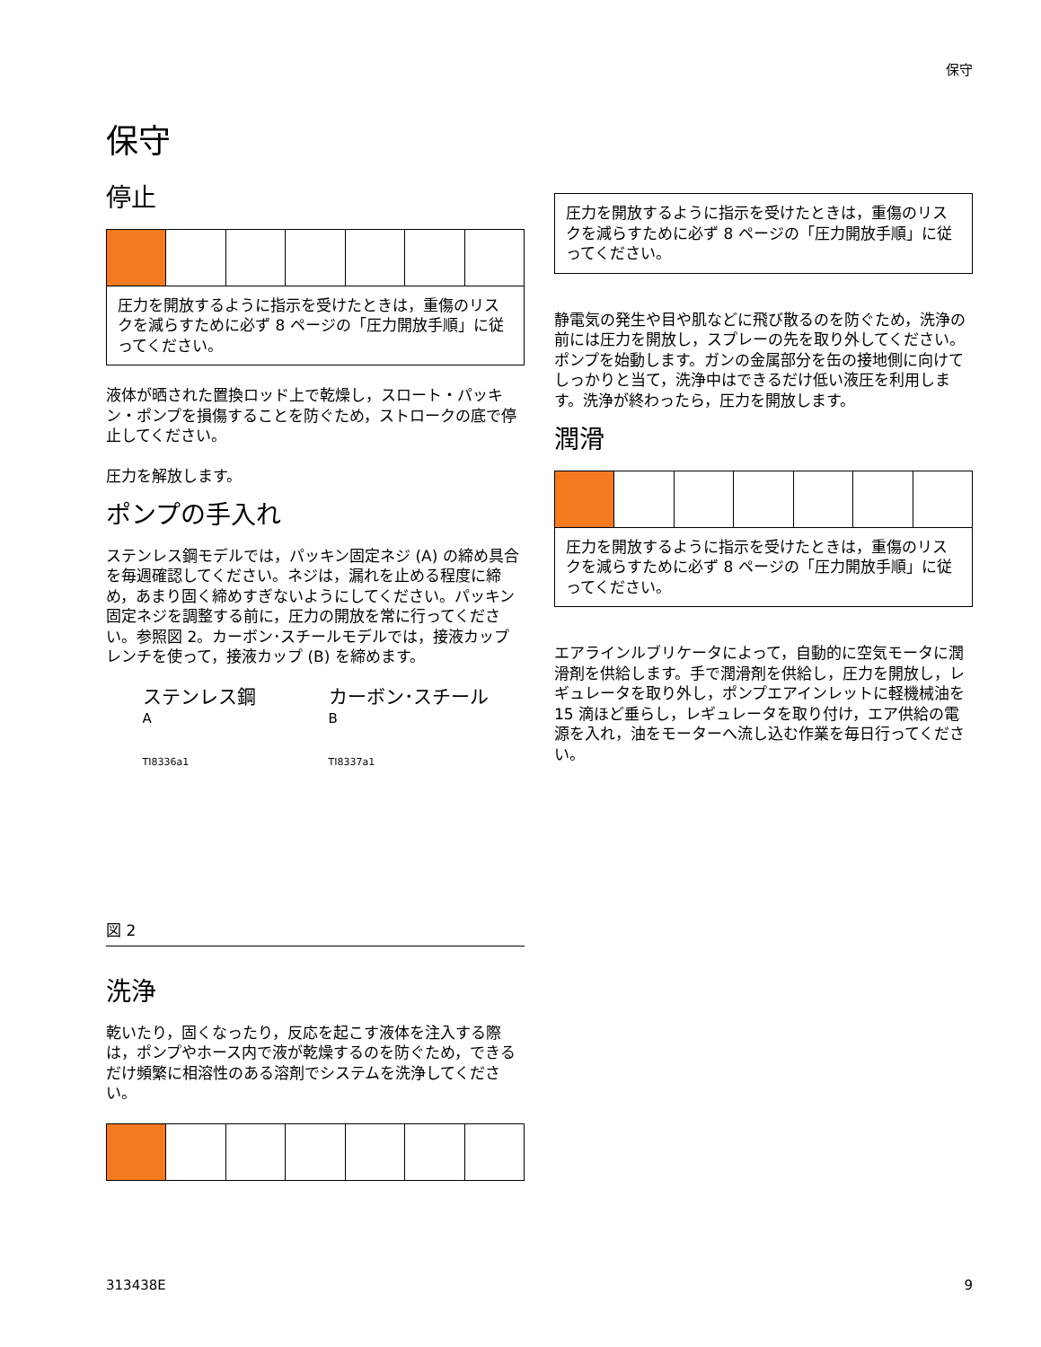保守
保守
停止
圧力を開放するように指示を受けたときは，重傷のリスクを減らすために必ず 8 ページの「圧力開放手順」に従ってください。
液体が晒された置換ロッド上で乾燥し，スロート・パッキン・ポンプを損傷することを防ぐため，ストロークの底で停止してください。
圧力を解放します。
ポンプの手入れ
ステンレス鋼モデルでは，パッキン固定ネジ (A) の締め具合を毎週確認してください。ネジは，漏れを止める程度に締め，あまり固く締めすぎないようにしてください。パッキン固定ネジを調整する前に，圧力の開放を常に行ってください。参照図 2。カーボン･スチールモデルでは，接液カップレンチを使って，接液カップ (B) を締めます。
ステンレス鋼
A
TI8336a1
カーボン･スチール
B
TI8337a1
図 2
洗浄
乾いたり，固くなったり，反応を起こす液体を注入する際は，ポンプやホース内で液が乾燥するのを防ぐため，できるだけ頻繁に相溶性のある溶剤でシステムを洗浄してください。
圧力を開放するように指示を受けたときは，重傷のリスクを減らすために必ず 8 ページの「圧力開放手順」に従ってください。
静電気の発生や目や肌などに飛び散るのを防ぐため，洗浄の前には圧力を開放し，スプレーの先を取り外してください。ポンプを始動します。ガンの金属部分を缶の接地側に向けてしっかりと当て，洗浄中はできるだけ低い液圧を利用します。洗浄が終わったら，圧力を開放します。
潤滑
圧力を開放するように指示を受けたときは，重傷のリスクを減らすために必ず 8 ページの「圧力開放手順」に従ってください。
エアラインルブリケータによって，自動的に空気モータに潤滑剤を供給します。手で潤滑剤を供給し，圧力を開放し，レギュレータを取り外し，ポンプエアインレットに軽機械油を 15 滴ほど垂らし，レギュレータを取り付け，エア供給の電源を入れ，油をモーターへ流し込む作業を毎日行ってください。
313438E 9